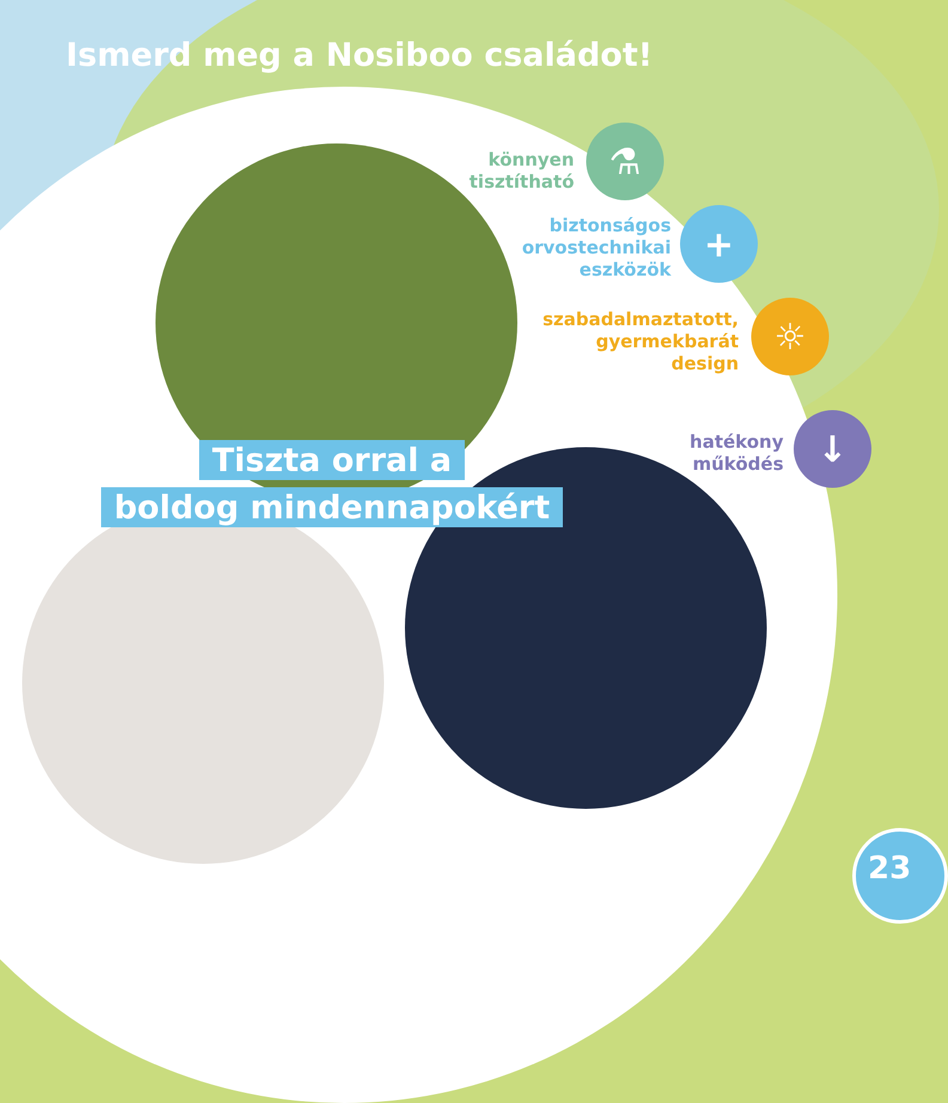Ismerd meg a Nosiboo családot!
könnyen
tisztítható
⚗
biztonságos
orvostechnikai
eszközök
+
szabadalmaztatott,
gyermekbarát
design
☼
hatékony
működés
↓
Tiszta orral a
boldog mindennapokért
23